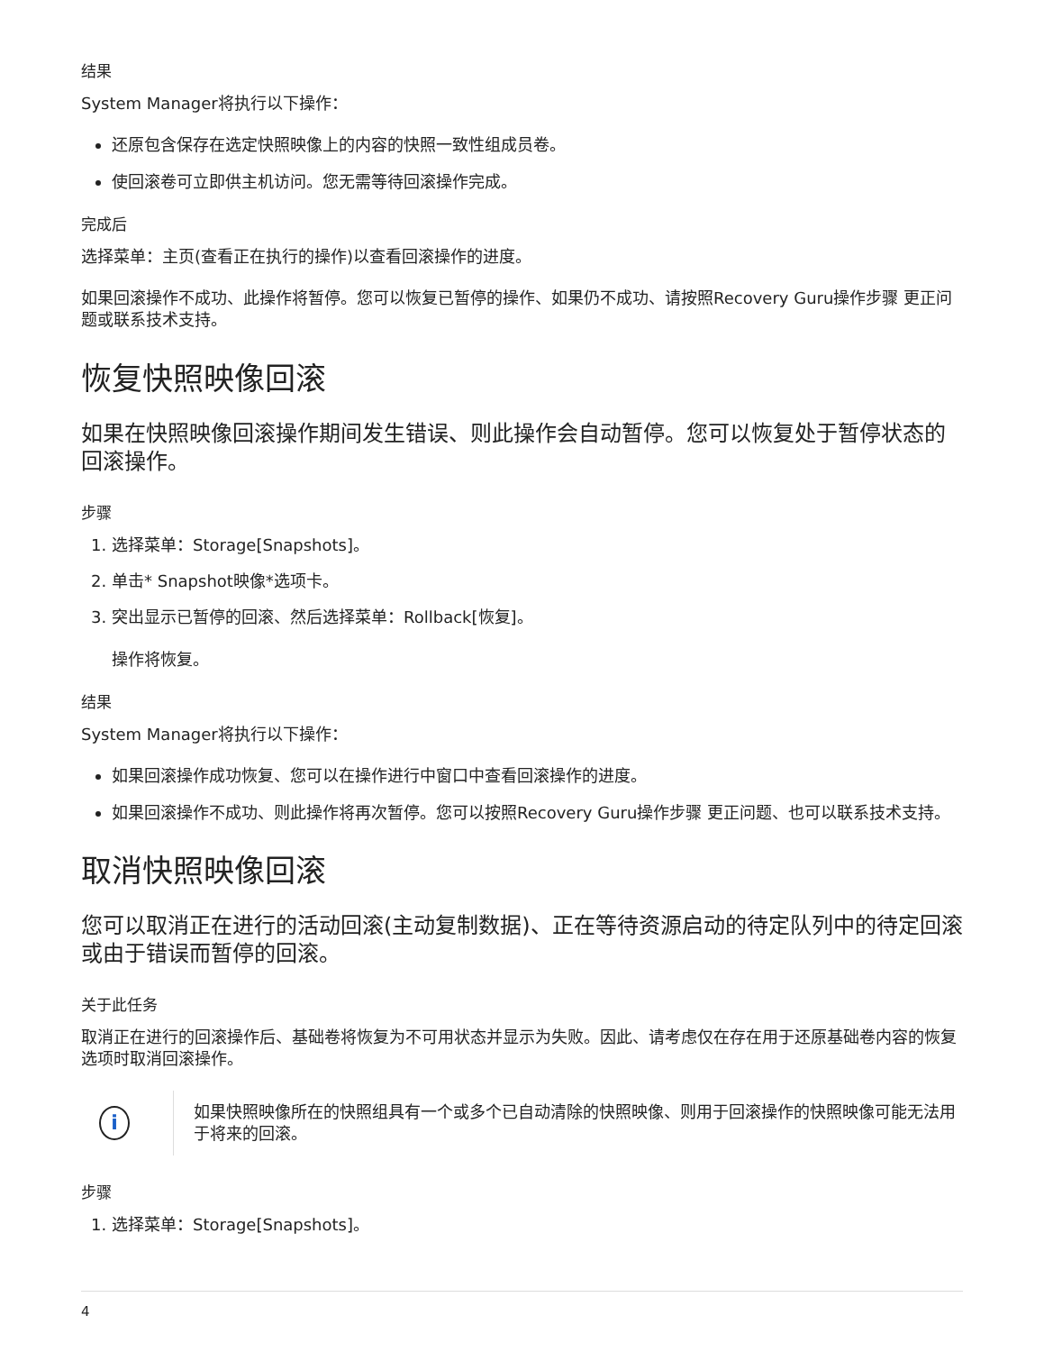结果
System Manager将执行以下操作：
还原包含保存在选定快照映像上的内容的快照一致性组成员卷。
使回滚卷可立即供主机访问。您无需等待回滚操作完成。
完成后
选择菜单：主页(查看正在执行的操作)以查看回滚操作的进度。
如果回滚操作不成功、此操作将暂停。您可以恢复已暂停的操作、如果仍不成功、请按照Recovery Guru操作步骤 更正问题或联系技术支持。
恢复快照映像回滚
如果在快照映像回滚操作期间发生错误、则此操作会自动暂停。您可以恢复处于暂停状态的回滚操作。
步骤
1. 选择菜单：Storage[Snapshots]。
2. 单击* Snapshot映像*选项卡。
3. 突出显示已暂停的回滚、然后选择菜单：Rollback[恢复]。
操作将恢复。
结果
System Manager将执行以下操作：
如果回滚操作成功恢复、您可以在操作进行中窗口中查看回滚操作的进度。
如果回滚操作不成功、则此操作将再次暂停。您可以按照Recovery Guru操作步骤 更正问题、也可以联系技术支持。
取消快照映像回滚
您可以取消正在进行的活动回滚(主动复制数据)、正在等待资源启动的待定队列中的待定回滚或由于错误而暂停的回滚。
关于此任务
取消正在进行的回滚操作后、基础卷将恢复为不可用状态并显示为失败。因此、请考虑仅在存在用于还原基础卷内容的恢复选项时取消回滚操作。
i
如果快照映像所在的快照组具有一个或多个已自动清除的快照映像、则用于回滚操作的快照映像可能无法用于将来的回滚。
步骤
1. 选择菜单：Storage[Snapshots]。
4